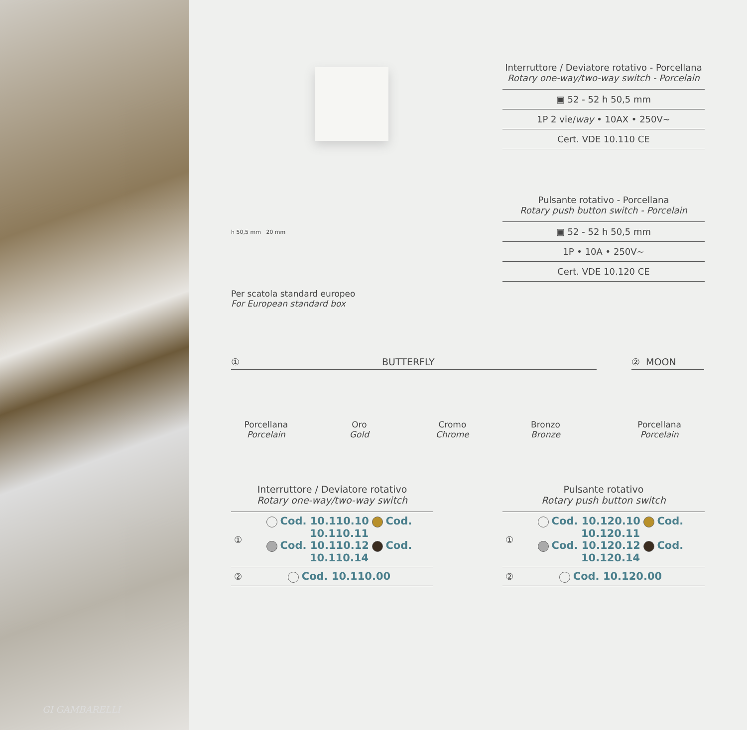GI GAMBARELLI
Interruttore / Deviatore rotativo - Porcellana
Rotary one-way/two-way switch - Porcelain
▣ 52 - 52 h 50,5 mm
1P 2 vie/way • 10AX • 250V~
Cert. VDE 10.110 CE
Pulsante rotativo - Porcellana
Rotary push button switch - Porcelain
▣ 52 - 52 h 50,5 mm
1P • 10A • 250V~
Cert. VDE 10.120 CE
h 50,5 mm 20 mm
Per scatola standard europeo
For European standard box
① BUTTERFLY ② MOON
Porcellana
Porcelain
Oro
Gold
Cromo
Chrome
Bronzo
Bronze
Porcellana
Porcelain
Interruttore / Deviatore rotativo
Rotary one-way/two-way switch
| ① | Cod. 10.110.10 Cod. 10.110.11 Cod. 10.110.12 Cod. 10.110.14 |
| ② | Cod. 10.110.00 |
Pulsante rotativo
Rotary push button switch
| ① | Cod. 10.120.10 Cod. 10.120.11 Cod. 10.120.12 Cod. 10.120.14 |
| ② | Cod. 10.120.00 |